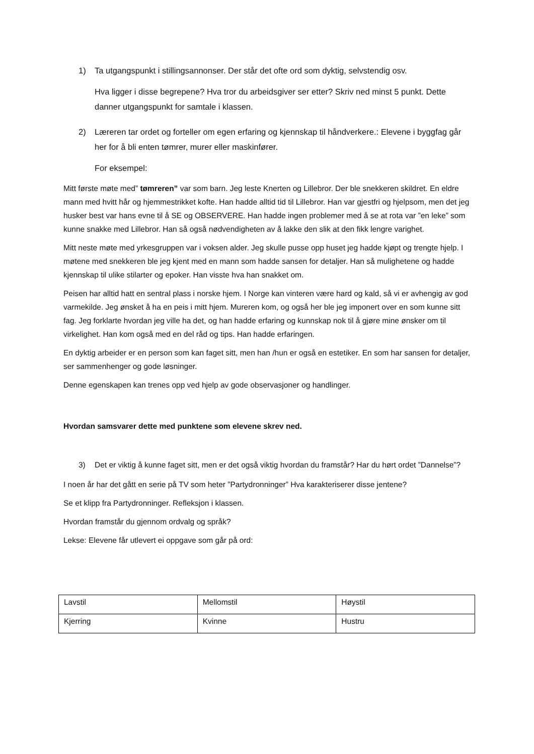1) Ta utgangspunkt i stillingsannonser. Der står det ofte ord som dyktig, selvstendig osv.
Hva ligger i disse begrepene? Hva tror du arbeidsgiver ser etter? Skriv ned minst 5 punkt. Dette danner utgangspunkt for samtale i klassen.
2) Læreren tar ordet og forteller om egen erfaring og kjennskap til håndverkere.: Elevene i byggfag går her for å bli enten tømrer, murer eller maskinfører.
For eksempel:
Mitt første møte med” tømreren” var som barn. Jeg leste Knerten og Lillebror. Der ble snekkeren skildret. En eldre mann med hvitt hår og hjemmestrikket kofte. Han hadde alltid tid til Lillebror. Han var gjestfri og hjelpsom, men det jeg husker best var hans evne til å SE og OBSERVERE. Han hadde ingen problemer med å se at rota var ”en leke” som kunne snakke med Lillebror. Han så også nødvendigheten av å lakke den slik at den fikk lengre varighet.
Mitt neste møte med yrkesgruppen var i voksen alder. Jeg skulle pusse opp huset jeg hadde kjøpt og trengte hjelp. I møtene med snekkeren ble jeg kjent med en mann som hadde sansen for detaljer. Han så mulighetene og hadde kjennskap til ulike stilarter og epoker. Han visste hva han snakket om.
Peisen har alltid hatt en sentral plass i norske hjem. I Norge kan vinteren være hard og kald, så vi er avhengig av god varmekilde. Jeg ønsket å ha en peis i mitt hjem. Mureren kom, og også her ble jeg imponert over en som kunne sitt fag. Jeg forklarte hvordan jeg ville ha det, og han hadde erfaring og kunnskap nok til å gjøre mine ønsker om til virkelighet. Han kom også med en del råd og tips. Han hadde erfaringen.
En dyktig arbeider er en person som kan faget sitt, men han /hun er også en estetiker. En som har sansen for detaljer, ser sammenhenger og gode løsninger.
Denne egenskapen kan trenes opp ved hjelp av gode observasjoner og handlinger.
Hvordan samsvarer dette med punktene som elevene skrev ned.
3) Det er viktig å kunne faget sitt, men er det også viktig hvordan du framstår? Har du hørt ordet ”Dannelse”?
I noen år har det gått en serie på TV som heter ”Partydronninger” Hva karakteriserer disse jentene?
Se et klipp fra Partydronninger. Refleksjon i klassen.
Hvordan framstår du gjennom ordvalg og språk?
Lekse: Elevene får utlevert ei oppgave som går på ord:
| Lavstil | Mellomstil | Høystil |
| Kjerring | Kvinne | Hustru |